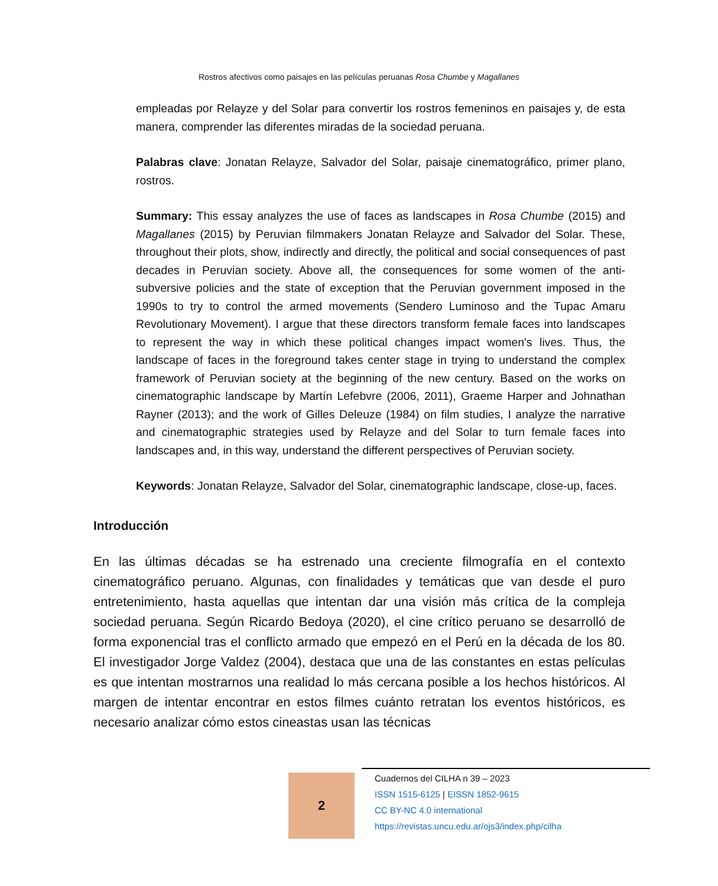Rostros afectivos como paisajes en las películas peruanas Rosa Chumbe y Magallanes
empleadas por Relayze y del Solar para convertir los rostros femeninos en paisajes y, de esta manera, comprender las diferentes miradas de la sociedad peruana.
Palabras clave: Jonatan Relayze, Salvador del Solar, paisaje cinematográfico, primer plano, rostros.
Summary: This essay analyzes the use of faces as landscapes in Rosa Chumbe (2015) and Magallanes (2015) by Peruvian filmmakers Jonatan Relayze and Salvador del Solar. These, throughout their plots, show, indirectly and directly, the political and social consequences of past decades in Peruvian society. Above all, the consequences for some women of the anti-subversive policies and the state of exception that the Peruvian government imposed in the 1990s to try to control the armed movements (Sendero Luminoso and the Tupac Amaru Revolutionary Movement). I argue that these directors transform female faces into landscapes to represent the way in which these political changes impact women's lives. Thus, the landscape of faces in the foreground takes center stage in trying to understand the complex framework of Peruvian society at the beginning of the new century. Based on the works on cinematographic landscape by Martín Lefebvre (2006, 2011), Graeme Harper and Johnathan Rayner (2013); and the work of Gilles Deleuze (1984) on film studies, I analyze the narrative and cinematographic strategies used by Relayze and del Solar to turn female faces into landscapes and, in this way, understand the different perspectives of Peruvian society.
Keywords: Jonatan Relayze, Salvador del Solar, cinematographic landscape, close-up, faces.
Introducción
En las últimas décadas se ha estrenado una creciente filmografía en el contexto cinematográfico peruano. Algunas, con finalidades y temáticas que van desde el puro entretenimiento, hasta aquellas que intentan dar una visión más crítica de la compleja sociedad peruana. Según Ricardo Bedoya (2020), el cine crítico peruano se desarrolló de forma exponencial tras el conflicto armado que empezó en el Perú en la década de los 80. El investigador Jorge Valdez (2004), destaca que una de las constantes en estas películas es que intentan mostrarnos una realidad lo más cercana posible a los hechos históricos. Al margen de intentar encontrar en estos filmes cuánto retratan los eventos históricos, es necesario analizar cómo estos cineastas usan las técnicas
2
Cuadernos del CILHA n 39 – 2023
ISSN 1515-6125 | EISSN 1852-9615
CC BY-NC 4.0 international
https://revistas.uncu.edu.ar/ojs3/index.php/cilha